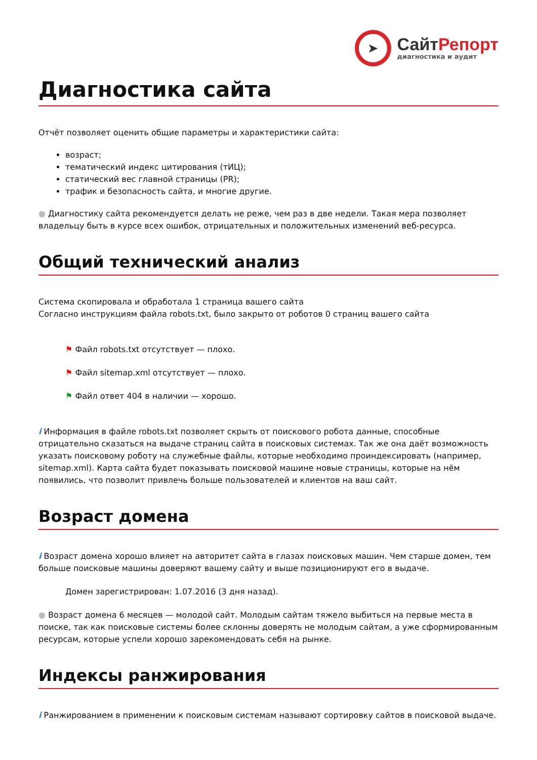➤
СайтРепорт
диагностика и аудит
Диагностика сайта
Отчёт позволяет оценить общие параметры и характеристики сайта:
возраст;
тематический индекс цитирования (тИЦ);
статический вес главной страницы (PR);
трафик и безопасность сайта, и многие другие.
● Диагностику сайта рекомендуется делать не реже, чем раз в две недели. Такая мера позволяет владельцу быть в курсе всех ошибок, отрицательных и положительных изменений веб-ресурса.
Общий технический анализ
Система скопировала и обработала 1 страница вашего сайта
Согласно инструкциям файла robots.txt, было закрыто от роботов 0 страниц вашего сайта
⚑ Файл robots.txt отсутствует — плохо.
⚑ Файл sitemap.xml отсутствует — плохо.
⚑ Файл ответ 404 в наличии — хорошо.
i Информация в файле robots.txt позволяет скрыть от поискового робота данные, способные отрицательно сказаться на выдаче страниц сайта в поисковых системах. Так же она даёт возможность указать поисковому роботу на служебные файлы, которые необходимо проиндексировать (например, sitemap.xml). Карта сайта будет показывать поисковой машине новые страницы, которые на нём появились, что позволит привлечь больше пользователей и клиентов на ваш сайт.
Возраст домена
i Возраст домена хорошо влияет на авторитет сайта в глазах поисковых машин. Чем старше домен, тем больше поисковые машины доверяют вашему сайту и выше позиционируют его в выдаче.
Домен зарегистрирован: 1.07.2016 (3 дня назад).
● Возраст домена 6 месяцев — молодой сайт. Молодым сайтам тяжело выбиться на первые места в поиске, так как поисковые системы более склонны доверять не молодым сайтам, а уже сформированным ресурсам, которые успели хорошо зарекомендовать себя на рынке.
Индексы ранжирования
i Ранжированием в применении к поисковым системам называют сортировку сайтов в поисковой выдаче.